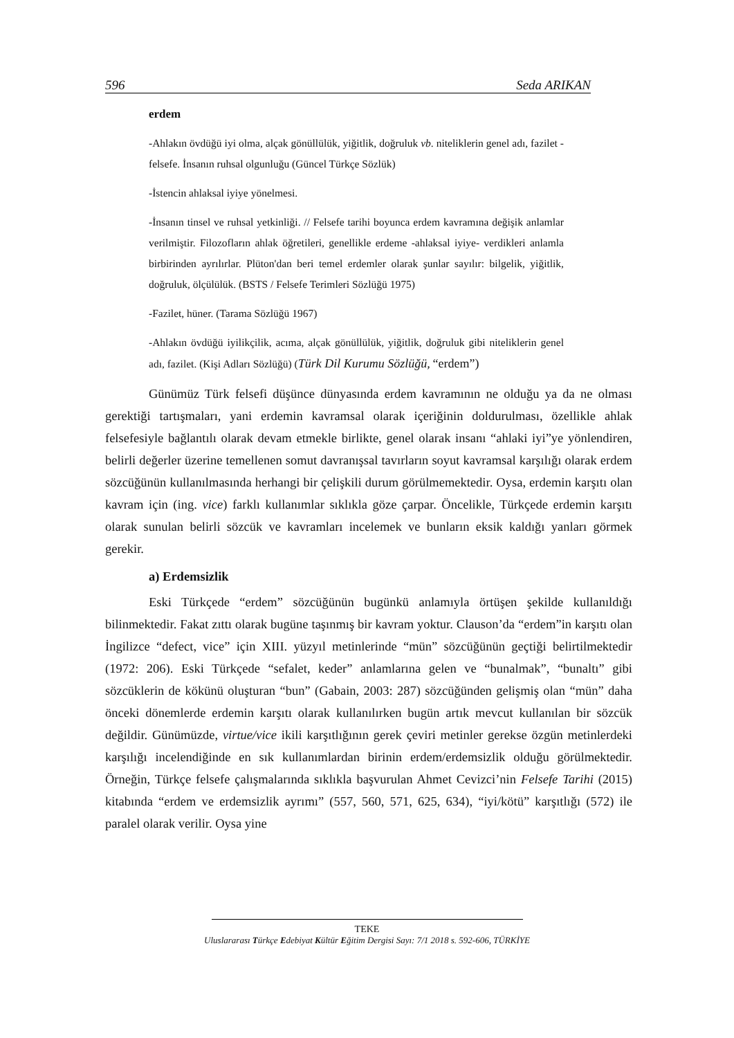596 Seda ARIKAN
erdem
-Ahlakın övdüğü iyi olma, alçak gönüllülük, yiğitlik, doğruluk vb. niteliklerin genel adı, fazilet -felsefe. İnsanın ruhsal olgunluğu (Güncel Türkçe Sözlük)
-İstencin ahlaksal iyiye yönelmesi.
-İnsanın tinsel ve ruhsal yetkinliği. // Felsefe tarihi boyunca erdem kavramına değişik anlamlar verilmiştir. Filozofların ahlak öğretileri, genellikle erdeme -ahlaksal iyiye- verdikleri anlamla birbirinden ayrılırlar. Plüton'dan beri temel erdemler olarak şunlar sayılır: bilgelik, yiğitlik, doğruluk, ölçülülük. (BSTS / Felsefe Terimleri Sözlüğü 1975)
-Fazilet, hüner. (Tarama Sözlüğü 1967)
-Ahlakın övdüğü iyilikçilik, acıma, alçak gönüllülük, yiğitlik, doğruluk gibi niteliklerin genel adı, fazilet. (Kişi Adları Sözlüğü) (Türk Dil Kurumu Sözlüğü, “erdem”)
Günümüz Türk felsefi düşünce dünyasında erdem kavramının ne olduğu ya da ne olması gerektiği tartışmaları, yani erdemin kavramsal olarak içeriğinin doldurulması, özellikle ahlak felsefesiyle bağlantılı olarak devam etmekle birlikte, genel olarak insanı “ahlaki iyi”ye yönlendiren, belirli değerler üzerine temellenen somut davranışsal tavırların soyut kavramsal karşılığı olarak erdem sözcüğünün kullanılmasında herhangi bir çelişkili durum görülmemektedir. Oysa, erdemin karşıtı olan kavram için (ing. vice) farklı kullanımlar sıklıkla göze çarpar. Öncelikle, Türkçede erdemin karşıtı olarak sunulan belirli sözcük ve kavramları incelemek ve bunların eksik kaldığı yanları görmek gerekir.
a) Erdemsizlik
Eski Türkçede “erdem” sözcüğünün bugünkü anlamıyla örtüşen şekilde kullanıldığı bilinmektedir. Fakat zıttı olarak bugüne taşınmış bir kavram yoktur. Clauson’da “erdem”in karşıtı olan İngilizce “defect, vice” için XIII. yüzyıl metinlerinde “mün” sözcüğünün geçtiği belirtilmektedir (1972: 206). Eski Türkçede “sefalet, keder” anlamlarına gelen ve “bunalmak”, “bunaltı” gibi sözcüklerin de kökünü oluşturan “bun” (Gabain, 2003: 287) sözcüğünden gelişmiş olan “mün” daha önceki dönemlerde erdemin karşıtı olarak kullanılırken bugün artık mevcut kullanılan bir sözcük değildir. Günümüzde, virtue/vice ikili karşıtlığının gerek çeviri metinler gerekse özgün metinlerdeki karşılığı incelendiğinde en sık kullanımlardan birinin erdem/erdemsizlik olduğu görülmektedir. Örneğin, Türkçe felsefe çalışmalarında sıklıkla başvurulan Ahmet Cevizci’nin Felsefe Tarihi (2015) kitabında “erdem ve erdemsizlik ayrımı” (557, 560, 571, 625, 634), “iyi/kötü” karşıtlığı (572) ile paralel olarak verilir. Oysa yine
TEKE
Uluslararası Türkçe Edebiyat Kültür Eğitim Dergisi Sayı: 7/1 2018 s. 592-606, TÜRKİYE